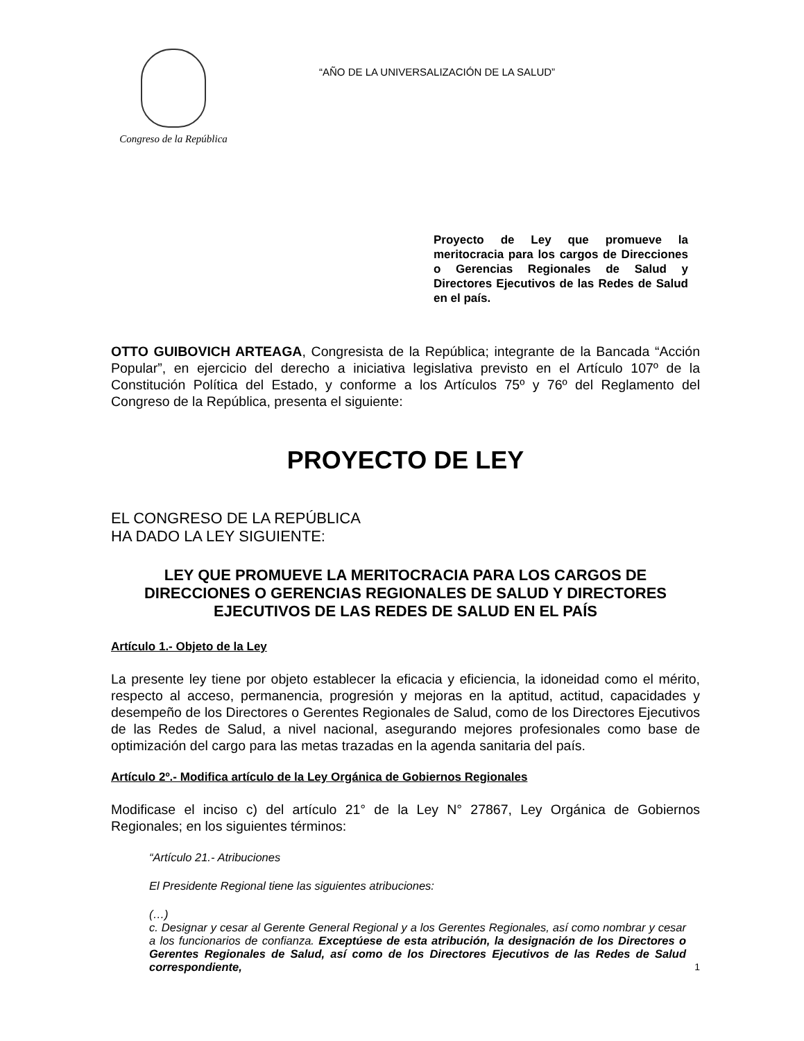Congreso de la República
“AÑO DE LA UNIVERSALIZACIÓN DE LA SALUD”
Proyecto de Ley que promueve la meritocracia para los cargos de Direcciones o Gerencias Regionales de Salud y Directores Ejecutivos de las Redes de Salud en el país.
OTTO GUIBOVICH ARTEAGA, Congresista de la República; integrante de la Bancada “Acción Popular”, en ejercicio del derecho a iniciativa legislativa previsto en el Artículo 107º de la Constitución Política del Estado, y conforme a los Artículos 75º y 76º del Reglamento del Congreso de la República, presenta el siguiente:
PROYECTO DE LEY
EL CONGRESO DE LA REPÚBLICA
HA DADO LA LEY SIGUIENTE:
LEY QUE PROMUEVE LA MERITOCRACIA PARA LOS CARGOS DE DIRECCIONES O GERENCIAS REGIONALES DE SALUD Y DIRECTORES EJECUTIVOS DE LAS REDES DE SALUD EN EL PAÍS
Artículo 1.- Objeto de la Ley
La presente ley tiene por objeto establecer la eficacia y eficiencia, la idoneidad como el mérito, respecto al acceso, permanencia, progresión y mejoras en la aptitud, actitud, capacidades y desempeño de los Directores o Gerentes Regionales de Salud, como de los Directores Ejecutivos de las Redes de Salud, a nivel nacional, asegurando mejores profesionales como base de optimización del cargo para las metas trazadas en la agenda sanitaria del país.
Artículo 2º.- Modifica artículo de la Ley Orgánica de Gobiernos Regionales
Modificase el inciso c) del artículo 21° de la Ley N° 27867, Ley Orgánica de Gobiernos Regionales; en los siguientes términos:
“Artículo 21.- Atribuciones
El Presidente Regional tiene las siguientes atribuciones:
(…)
c. Designar y cesar al Gerente General Regional y a los Gerentes Regionales, así como nombrar y cesar a los funcionarios de confianza. Exceptúese de esta atribución, la designación de los Directores o Gerentes Regionales de Salud, así como de los Directores Ejecutivos de las Redes de Salud correspondiente,
1